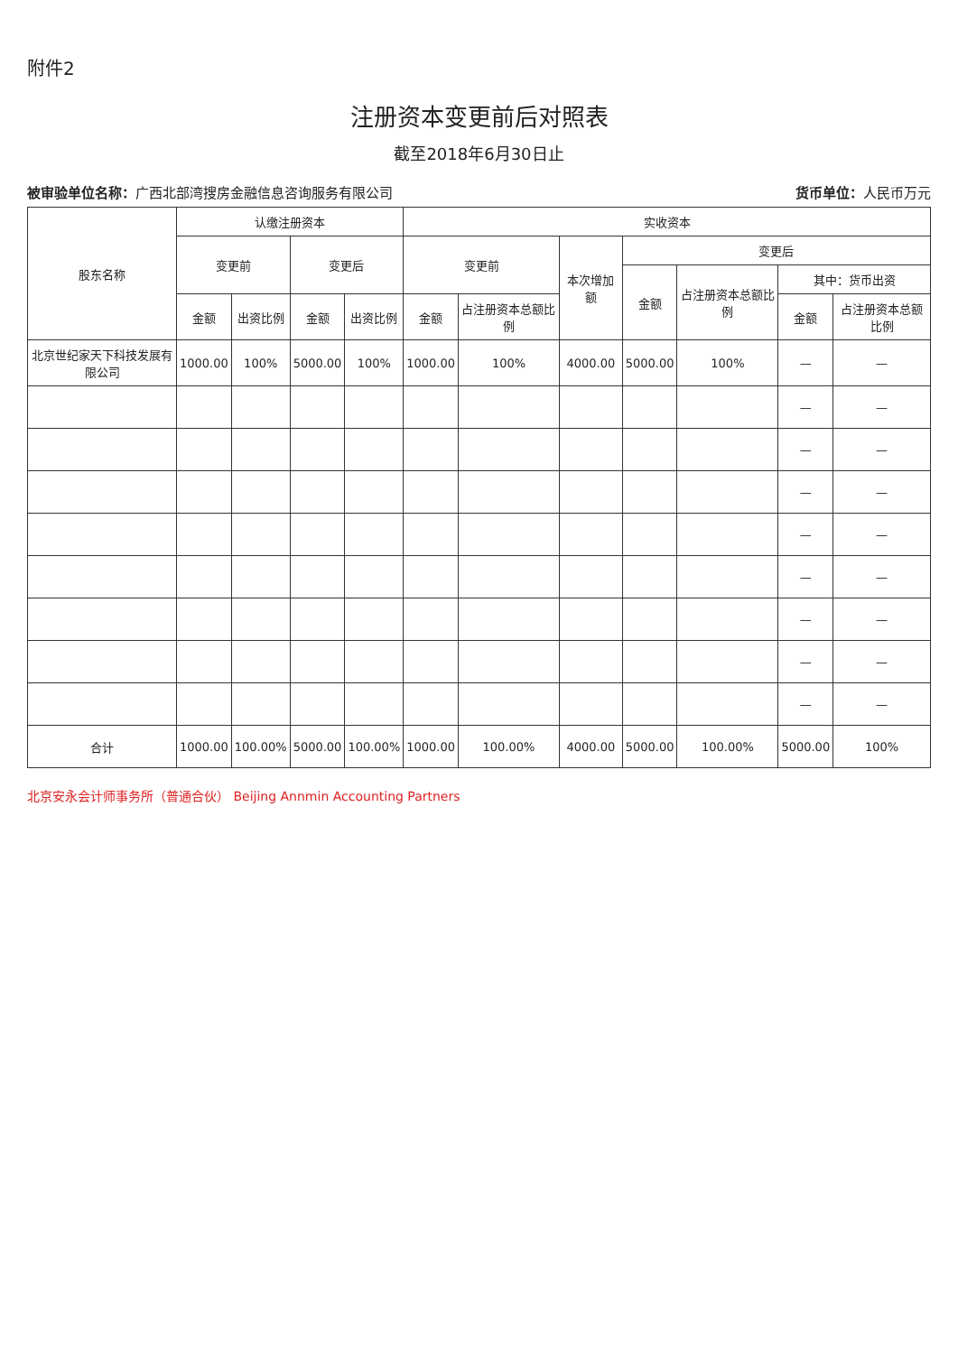附件2
注册资本变更前后对照表
截至2018年6月30日止
被审验单位名称：广西北部湾搜房金融信息咨询服务有限公司 货币单位：人民币万元
| 股东名称 | 认缴注册资本 | | | | 实收资本 | | | | | | |
| --- | --- | --- | --- | --- | --- | --- | --- | --- | --- | --- | --- |
| | 变更前 | | 变更后 | | 变更前 | | 本次增加额 | 变更后 | | | |
| | | | | | | | | 金额 | 占注册资本总额比例 | 其中：货币出资 | |
| | 金额 | 出资比例 | 金额 | 出资比例 | 金额 | 占注册资本总额比例 | | | | 金额 | 占注册资本总额比例 |
| 北京世纪家天下科技发展有限公司 | 1000.00 | 100% | 5000.00 | 100% | 1000.00 | 100% | 4000.00 | 5000.00 | 100% | — | — |
| | | | | | | | | | | — | — |
| | | | | | | | | | | — | — |
| | | | | | | | | | | — | — |
| | | | | | | | | | | — | — |
| | | | | | | | | | | — | — |
| | | | | | | | | | | — | — |
| | | | | | | | | | | — | — |
| | | | | | | | | | | — | — |
| 合计 | 1000.00 | 100.00% | 5000.00 | 100.00% | 1000.00 | 100.00% | 4000.00 | 5000.00 | 100.00% | 5000.00 | 100% |
北京安永会计师事务所（普通合伙） Beijing Annmin Accounting Partners